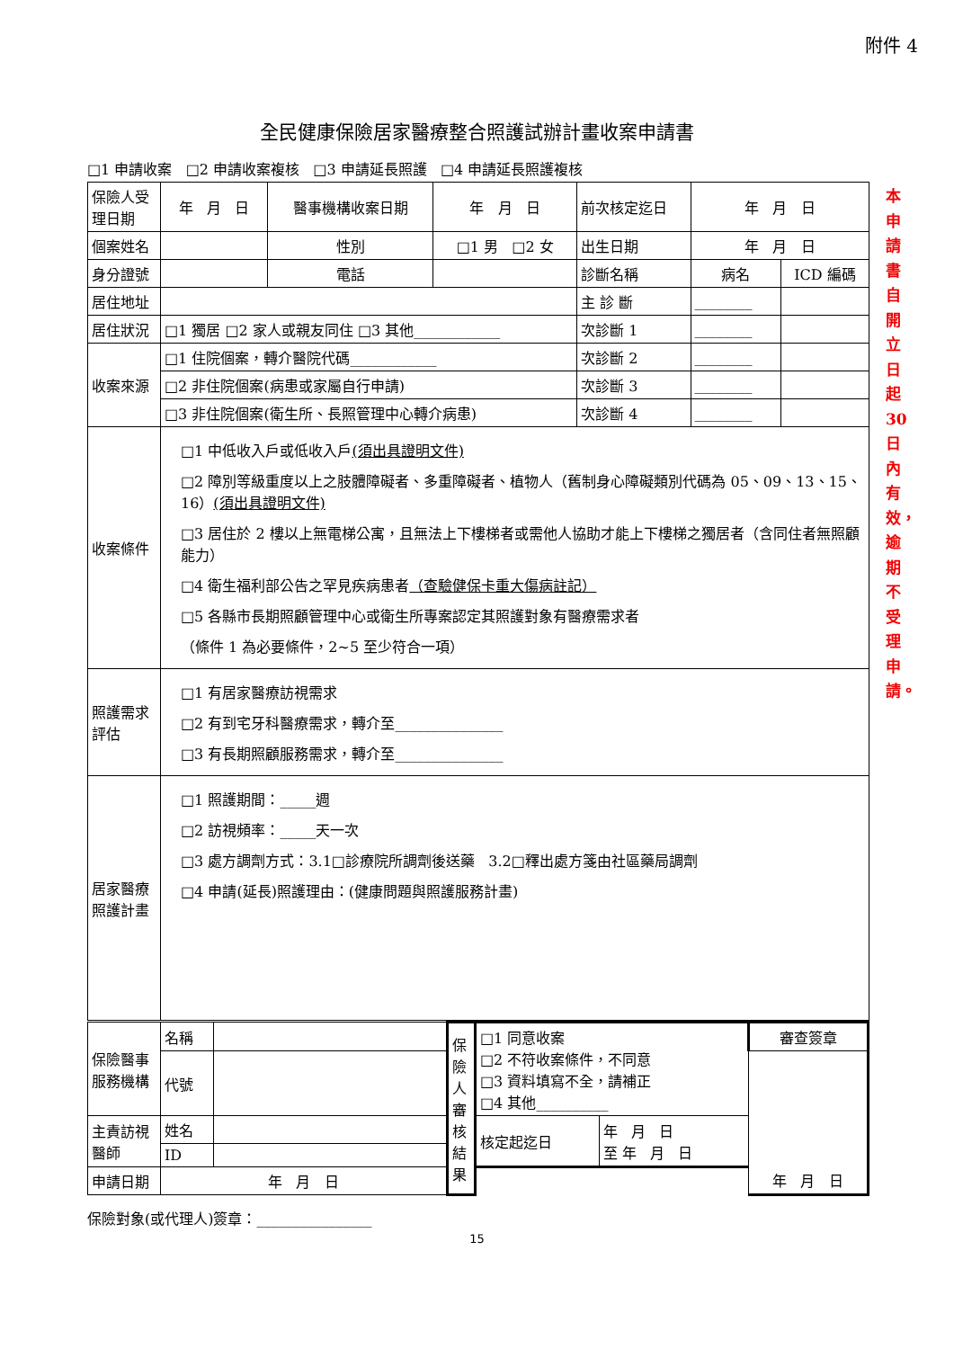附件 4
全民健康保險居家醫療整合照護試辦計畫收案申請書
□1 申請收案 □2 申請收案複核 □3 申請延長照護 □4 申請延長照護複核
| 保險人受理日期 | 年 月 日 | 醫事機構收案日期 | 年 月 日 | 前次核定迄日 | 年 月 日 | |
| 個案姓名 | | 性別 | □1 男 □2 女 | 出生日期 | 年 月 日 | |
| 身分證號 | | 電話 | | 診斷名稱 | 病名 | ICD 編碼 |
| 居住地址 | | | | 主 診 斷 | ________ | |
| 居住狀況 | □1 獨居 □2 家人或親友同住 □3 其他____________ | | | 次診斷 1 | ________ | |
| 收案來源 | □1 住院個案，轉介醫院代碼____________ | | | 次診斷 2 | ________ | |
| | □2 非住院個案(病患或家屬自行申請) | | | 次診斷 3 | ________ | |
| | □3 非住院個案(衛生所、長照管理中心轉介病患) | | | 次診斷 4 | ________ | |
| 收案條件 | □1 中低收入戶或低收入戶 (須出具證明文件) □2 障別等級重度以上之肢體障礙者、多重障礙者、植物人（舊制身心障礙類別代碼為 05、09、13、15、16） (須出具證明文件) □3 居住於 2 樓以上無電梯公寓，且無法上下樓梯者或需他人協助才能上下樓梯之獨居者（含同住者無照顧能力） □4 衛生福利部公告之罕見疾病患者 （查驗健保卡重大傷病註記） □5 各縣市長期照顧管理中心或衛生所專案認定其照護對象有醫療需求者 （條件 1 為必要條件，2~5 至少符合一項） | | | | | |
| 照護需求評估 | □1 有居家醫療訪視需求 □2 有到宅牙科醫療需求，轉介至_______________ □3 有長期照顧服務需求，轉介至_______________ | | | | | |
| 居家醫療照護計畫 | □1 照護期間：_____週 □2 訪視頻率：_____天一次 □3 處方調劑方式：3.1□診療院所調劑後送藥 3.2□釋出處方箋由社區藥局調劑 □4 申請(延長)照護理由：(健康問題與照護服務計畫) | | | | | |
| 保險醫事服務機構 | 名稱 | | 保險人審核結果 | □1 同意收案 □2 不符收案條件，不同意 □3 資料填寫不全，請補正 □4 其他__________ | | 審查簽章 |
| | 代號 | | | | | 年 月 日 |
| 主責訪視醫師 | 姓名 | | | 核定起迄日 | 年 月 日 至 年 月 日 | |
| | ID | | | | | |
| 申請日期 | 年 月 日 | | | | | |
本申請書自開立日起30日內有效，逾期不受理申請。
保險對象(或代理人)簽章：________________
15